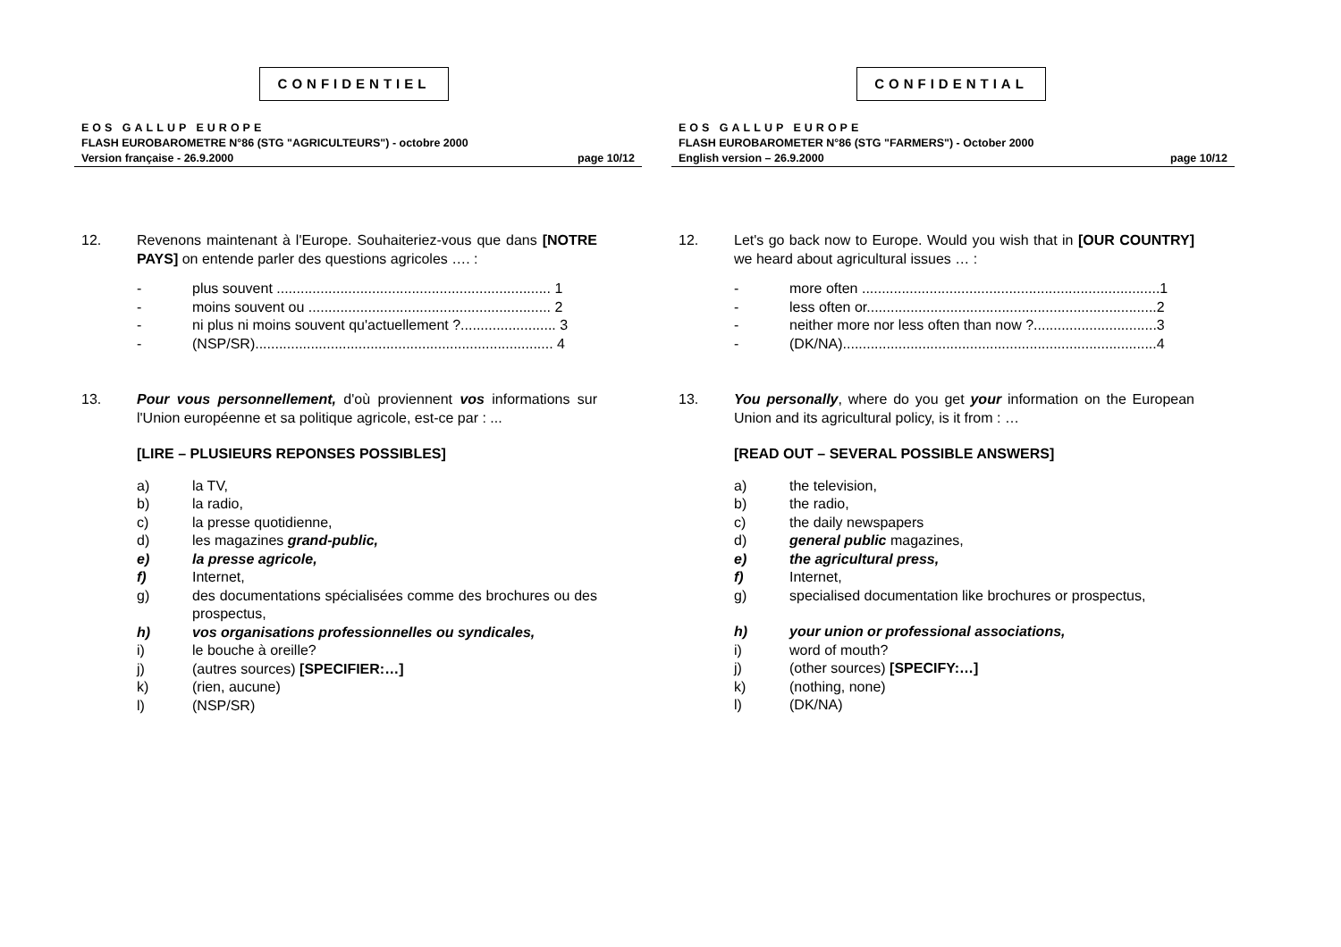CONFIDENTIEL
EOS GALLUP EUROPE
FLASH EUROBAROMETRE N°86 (STG "AGRICULTEURS") - octobre 2000
Version française - 26.9.2000 page 10/12
12. Revenons maintenant à l'Europe. Souhaiteriez-vous que dans [NOTRE PAYS] on entende parler des questions agricoles …. :
- plus souvent ..................................................................... 1
- moins souvent ou ............................................................. 2
- ni plus ni moins souvent qu'actuellement ?........................ 3
- (NSP/SR)........................................................................... 4
13. Pour vous personnellement, d'où proviennent vos informations sur l'Union européenne et sa politique agricole, est-ce par : ...
[LIRE – PLUSIEURS REPONSES POSSIBLES]
a) la TV,
b) la radio,
c) la presse quotidienne,
d) les magazines grand-public,
e) la presse agricole,
f) Internet,
g) des documentations spécialisées comme des brochures ou des prospectus,
h) vos organisations professionnelles ou syndicales,
i) le bouche à oreille?
j) (autres sources) [SPECIFIER:…]
k) (rien, aucune)
l) (NSP/SR)
CONFIDENTIAL
EOS GALLUP EUROPE
FLASH EUROBAROMETER N°86 (STG "FARMERS") - October 2000
English version – 26.9.2000 page 10/12
12. Let's go back now to Europe. Would you wish that in [OUR COUNTRY] we heard about agricultural issues … :
- more often ...........................................................................1
- less often or.........................................................................2
- neither more nor less often than now ?...............................3
- (DK/NA)...............................................................................4
13. You personally, where do you get your information on the European Union and its agricultural policy, is it from : …
[READ OUT – SEVERAL POSSIBLE ANSWERS]
a) the television,
b) the radio,
c) the daily newspapers
d) general public magazines,
e) the agricultural press,
f) Internet,
g) specialised documentation like brochures or prospectus,
h) your union or professional associations,
i) word of mouth?
j) (other sources) [SPECIFY:…]
k) (nothing, none)
l) (DK/NA)